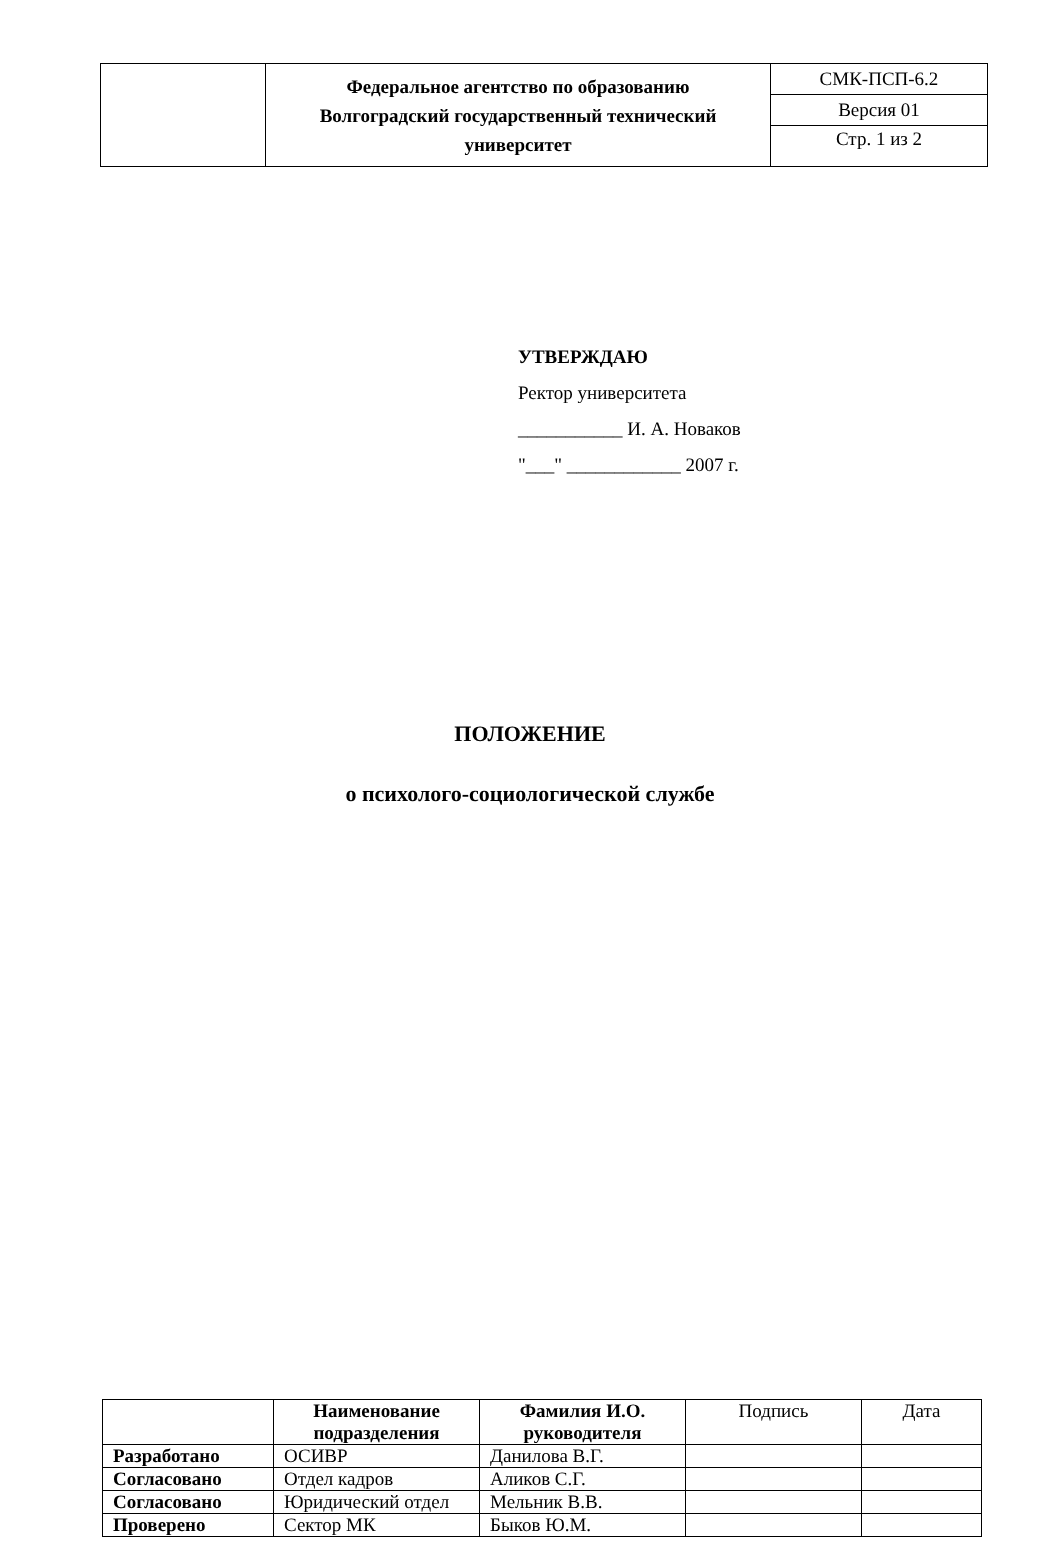| | Федеральное агентство по образованию Волгоградский государственный технический университет | СМК-ПСП-6.2 |
| | | Версия 01 |
| | | Стр. 1 из 2 |
УТВЕРЖДАЮ
Ректор университета
___________ И. А. Новаков
"___" ____________ 2007 г.
ПОЛОЖЕНИЕ
о психолого-социологической службе
| | Наименование подразделения | Фамилия И.О. руководителя | Подпись | Дата |
| Разработано | ОСИВР | Данилова В.Г. | | |
| Согласовано | Отдел кадров | Аликов С.Г. | | |
| Согласовано | Юридический отдел | Мельник В.В. | | |
| Проверено | Сектор МК | Быков Ю.М. | | |